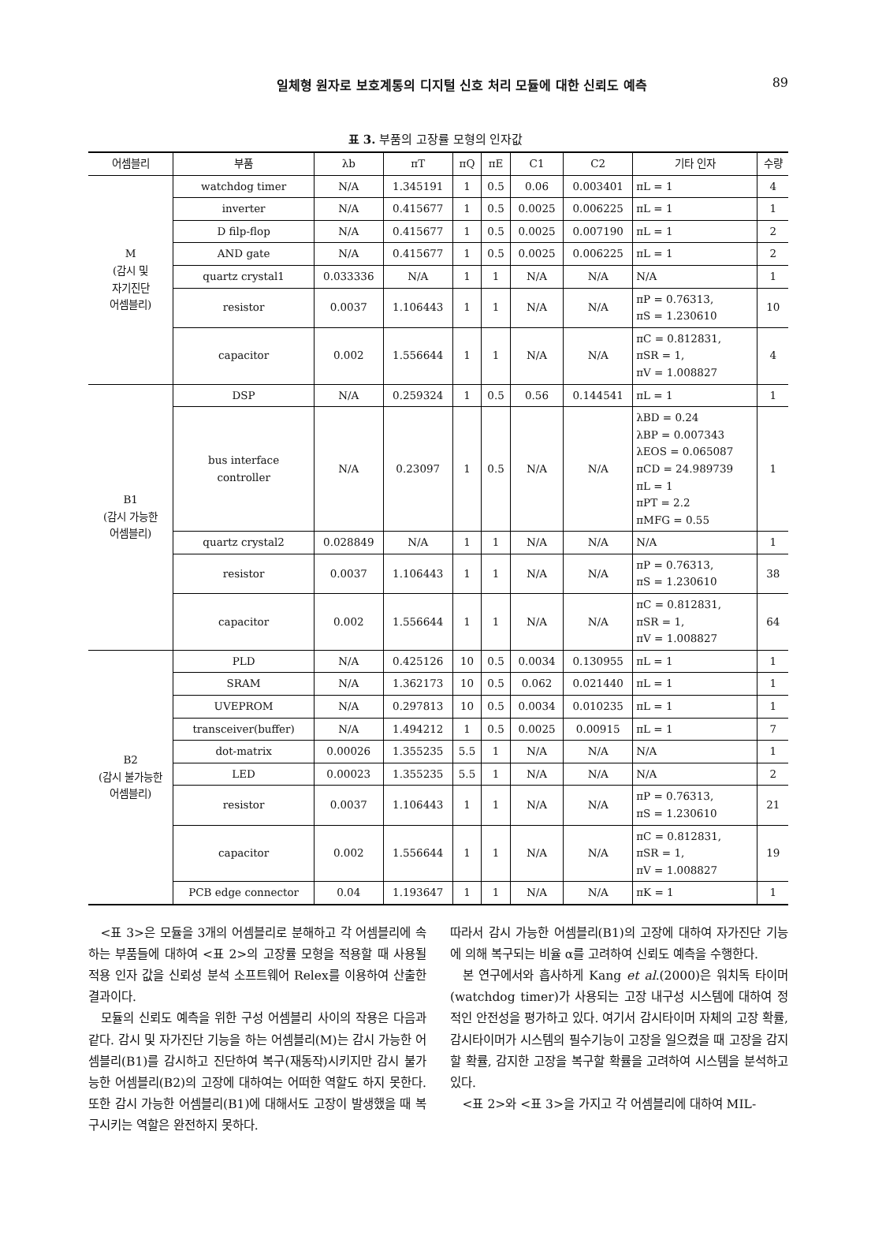일체형 원자로 보호계통의 디지털 신호 처리 모듈에 대한 신뢰도 예측 89
표 3. 부품의 고장률 모형의 인자값
| 어셈블리 | 부품 | λb | πT | πQ | πE | C1 | C2 | 기타 인자 | 수량 |
| --- | --- | --- | --- | --- | --- | --- | --- | --- | --- |
| M (감시 및 자기진단 어셈블리) | watchdog timer | N/A | 1.345191 | 1 | 0.5 | 0.06 | 0.003401 | πL = 1 | 4 |
| | inverter | N/A | 0.415677 | 1 | 0.5 | 0.0025 | 0.006225 | πL = 1 | 1 |
| | D filp-flop | N/A | 0.415677 | 1 | 0.5 | 0.0025 | 0.007190 | πL = 1 | 2 |
| | AND gate | N/A | 0.415677 | 1 | 0.5 | 0.0025 | 0.006225 | πL = 1 | 2 |
| | quartz crystal1 | 0.033336 | N/A | 1 | 1 | N/A | N/A | N/A | 1 |
| | resistor | 0.0037 | 1.106443 | 1 | 1 | N/A | N/A | πP = 0.76313, πS = 1.230610 | 10 |
| | capacitor | 0.002 | 1.556644 | 1 | 1 | N/A | N/A | πC = 0.812831, πSR = 1, πV = 1.008827 | 4 |
| B1 (감시 가능한 어셈블리) | DSP | N/A | 0.259324 | 1 | 0.5 | 0.56 | 0.144541 | πL = 1 | 1 |
| | bus interface controller | N/A | 0.23097 | 1 | 0.5 | N/A | N/A | λBD = 0.24 λBP = 0.007343 λEOS = 0.065087 πCD = 24.989739 πL = 1 πPT = 2.2 πMFG = 0.55 | 1 |
| | quartz crystal2 | 0.028849 | N/A | 1 | 1 | N/A | N/A | N/A | 1 |
| | resistor | 0.0037 | 1.106443 | 1 | 1 | N/A | N/A | πP = 0.76313, πS = 1.230610 | 38 |
| | capacitor | 0.002 | 1.556644 | 1 | 1 | N/A | N/A | πC = 0.812831, πSR = 1, πV = 1.008827 | 64 |
| B2 (감시 불가능한 어셈블리) | PLD | N/A | 0.425126 | 10 | 0.5 | 0.0034 | 0.130955 | πL = 1 | 1 |
| | SRAM | N/A | 1.362173 | 10 | 0.5 | 0.062 | 0.021440 | πL = 1 | 1 |
| | UVEPROM | N/A | 0.297813 | 10 | 0.5 | 0.0034 | 0.010235 | πL = 1 | 1 |
| | transceiver(buffer) | N/A | 1.494212 | 1 | 0.5 | 0.0025 | 0.00915 | πL = 1 | 7 |
| | dot-matrix | 0.00026 | 1.355235 | 5.5 | 1 | N/A | N/A | N/A | 1 |
| | LED | 0.00023 | 1.355235 | 5.5 | 1 | N/A | N/A | N/A | 2 |
| | resistor | 0.0037 | 1.106443 | 1 | 1 | N/A | N/A | πP = 0.76313, πS = 1.230610 | 21 |
| | capacitor | 0.002 | 1.556644 | 1 | 1 | N/A | N/A | πC = 0.812831, πSR = 1, πV = 1.008827 | 19 |
| | PCB edge connector | 0.04 | 1.193647 | 1 | 1 | N/A | N/A | πK = 1 | 1 |
<표 3>은 모듈을 3개의 어셈블리로 분해하고 각 어셈블리에 속하는 부품들에 대하여 <표 2>의 고장률 모형을 적용할 때 사용될 적용 인자 값을 신뢰성 분석 소프트웨어 Relex를 이용하여 산출한 결과이다.
모듈의 신뢰도 예측을 위한 구성 어셈블리 사이의 작용은 다음과 같다. 감시 및 자가진단 기능을 하는 어셈블리(M)는 감시 가능한 어셈블리(B1)를 감시하고 진단하여 복구(재동작)시키지만 감시 불가능한 어셈블리(B2)의 고장에 대하여는 어떠한 역할도 하지 못한다. 또한 감시 가능한 어셈블리(B1)에 대해서도 고장이 발생했을 때 복구시키는 역할은 완전하지 못하다.
따라서 감시 가능한 어셈블리(B1)의 고장에 대하여 자가진단 기능에 의해 복구되는 비율 α를 고려하여 신뢰도 예측을 수행한다.
본 연구에서와 흡사하게 Kang et al.(2000)은 워치독 타이머(watchdog timer)가 사용되는 고장 내구성 시스템에 대하여 정적인 안전성을 평가하고 있다. 여기서 감시타이머 자체의 고장 확률, 감시타이머가 시스템의 필수기능이 고장을 일으켰을 때 고장을 감지할 확률, 감지한 고장을 복구할 확률을 고려하여 시스템을 분석하고 있다.
<표 2>와 <표 3>을 가지고 각 어셈블리에 대하여 MIL-